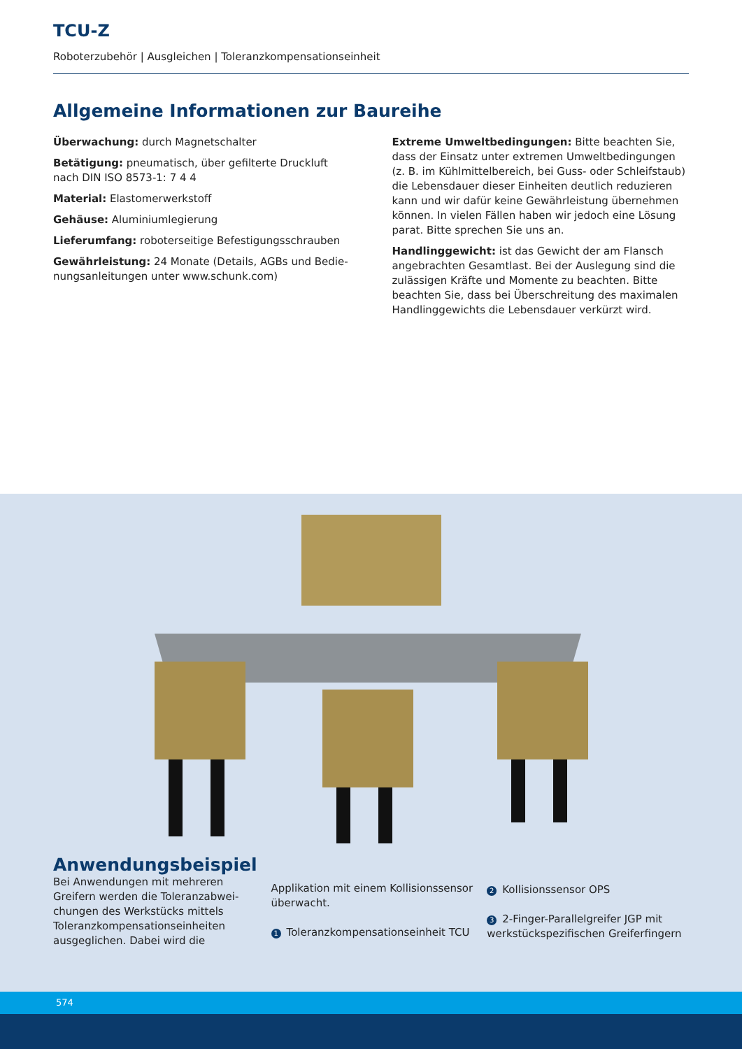TCU-Z
Roboterzubehör | Ausgleichen | Toleranzkompensationseinheit
Allgemeine Informationen zur Baureihe
Überwachung: durch Magnetschalter
Betätigung: pneumatisch, über gefilterte Druckluft nach DIN ISO 8573-1: 7 4 4
Material: Elastomerwerkstoff
Gehäuse: Aluminiumlegierung
Lieferumfang: roboterseitige Befestigungsschrauben
Gewährleistung: 24 Monate (Details, AGBs und Bedie­nungsanleitungen unter www.schunk.com)
Extreme Umweltbedingungen: Bitte beachten Sie, dass der Einsatz unter extremen Umweltbedingungen (z. B. im Kühlmittelbereich, bei Guss- oder Schleifstaub) die Lebensdauer dieser Einheiten deutlich reduzieren kann und wir dafür keine Gewährleistung übernehmen können. In vielen Fällen haben wir jedoch eine Lösung parat. Bitte sprechen Sie uns an.
Handlinggewicht: ist das Gewicht der am Flansch ange­brachten Gesamtlast. Bei der Auslegung sind die zuläs­sigen Kräfte und Momente zu beachten. Bitte beachten Sie, dass bei Überschreitung des maximalen Handlingge­wichts die Lebensdauer verkürzt wird.
Anwendungsbeispiel
Bei Anwendungen mit mehreren Greifern werden die Toleranzabwei­chungen des Werkstücks mittels Toleranzkompensationseinheiten ausgeglichen. Dabei wird die
Applikation mit einem Kollisionssensor überwacht.
1 Toleranzkompensationseinheit TCU
2 Kollisionssensor OPS
3 2-Finger-Parallelgreifer JGP mit werkstückspezifischen Greiferfingern
574